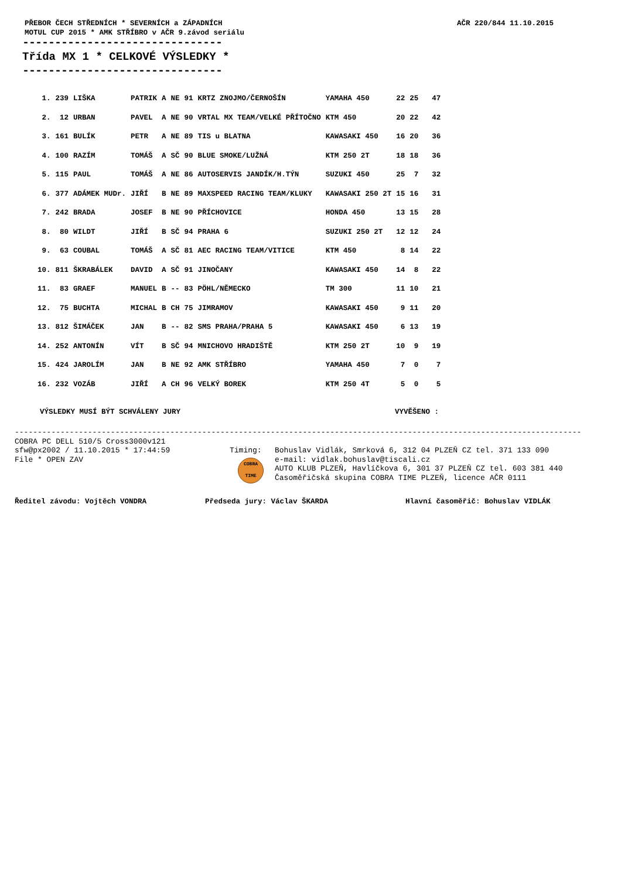PŘEBOR ČECH STŘEDNÍCH * SEVERNÍCH a ZÁPADNÍCH
MOTUL CUP 2015 * AMK STŘÍBRO v AČR 9.závod seriálu
AČR 220/844 11.10.2015
-------------------------------
Třída MX 1 * CELKOVÉ VÝSLEDKY *
-------------------------------
| 1. | 239 | LIŠKA | PATRIK | A | NE | 91 | KRTZ ZNOJMO/ČERNOŠÍN | YAMAHA 450 | 22 | 25 | 47 |
| 2. | 12 | URBAN | PAVEL | A | NE | 90 | VRTAL MX TEAM/VELKÉ PŘÍTOČNO | KTM 450 | 20 | 22 | 42 |
| 3. | 161 | BULÍK | PETR | A | NE | 89 | TIS u BLATNA | KAWASAKI 450 | 16 | 20 | 36 |
| 4. | 100 | RAZÍM | TOMÁŠ | A | SČ | 90 | BLUE SMOKE/LUŽNÁ | KTM 250 2T | 18 | 18 | 36 |
| 5. | 115 | PAUL | TOMÁŠ | A | NE | 86 | AUTOSERVIS JANDÍK/H.TÝN | SUZUKI 450 | 25 | 7 | 32 |
| 6. | 377 | ADÁMEK MUDr. | JIŘÍ | B | NE | 89 | MAXSPEED RACING TEAM/KLUKY | KAWASAKI 250 2T | 15 | 16 | 31 |
| 7. | 242 | BRADA | JOSEF | B | NE | 90 | PŘÍCHOVICE | HONDA 450 | 13 | 15 | 28 |
| 8. | 80 | WILDT | JIŘÍ | B | SČ | 94 | PRAHA 6 | SUZUKI 250 2T | 12 | 12 | 24 |
| 9. | 63 | COUBAL | TOMÁŠ | A | SČ | 81 | AEC RACING TEAM/VITICE | KTM 450 | 8 | 14 | 22 |
| 10. | 811 | ŠKRABÁLEK | DAVID | A | SČ | 91 | JINOČANY | KAWASAKI 450 | 14 | 8 | 22 |
| 11. | 83 | GRAEF | MANUEL | B | -- | 83 | PÖHL/NĚMECKO | TM 300 | 11 | 10 | 21 |
| 12. | 75 | BUCHTA | MICHAL | B | CH | 75 | JIMRAMOV | KAWASAKI 450 | 9 | 11 | 20 |
| 13. | 812 | ŠIMÁČEK | JAN | B | -- | 82 | SMS PRAHA/PRAHA 5 | KAWASAKI 450 | 6 | 13 | 19 |
| 14. | 252 | ANTONÍN | VÍT | B | SČ | 94 | MNICHOVO HRADIŠTĚ | KTM 250 2T | 10 | 9 | 19 |
| 15. | 424 | JAROLÍM | JAN | B | NE | 92 | AMK STŘÍBRO | YAMAHA 450 | 7 | 0 | 7 |
| 16. | 232 | VOZÁB | JIŘÍ | A | CH | 96 | VELKÝ BOREK | KTM 250 4T | 5 | 0 | 5 |
VÝSLEDKY MUSÍ BÝT SCHVÁLENY JURY VYVĚŠENO :
----------------------------------------------------------------------------------------------------------------------------
COBRA PC DELL 510/5 Cross3000v121
sfw@px2002 / 11.10.2015 * 17:44:59
File * OPEN ZAV
Timing:
COBRA TIME
Bohuslav Vidlák, Smrková 6, 312 04 PLZEŇ CZ tel. 371 133 090
e-mail: vidlak.bohuslav@tiscali.cz
AUTO KLUB PLZEŇ, Havlíčkova 6, 301 37 PLZEŇ CZ tel. 603 381 440
Časoměřičská skupina COBRA TIME PLZEŇ, licence AČR 0111
Ředitel závodu: Vojtěch VONDRA Předseda jury: Václav ŠKARDA Hlavní časoměřič: Bohuslav VIDLÁK